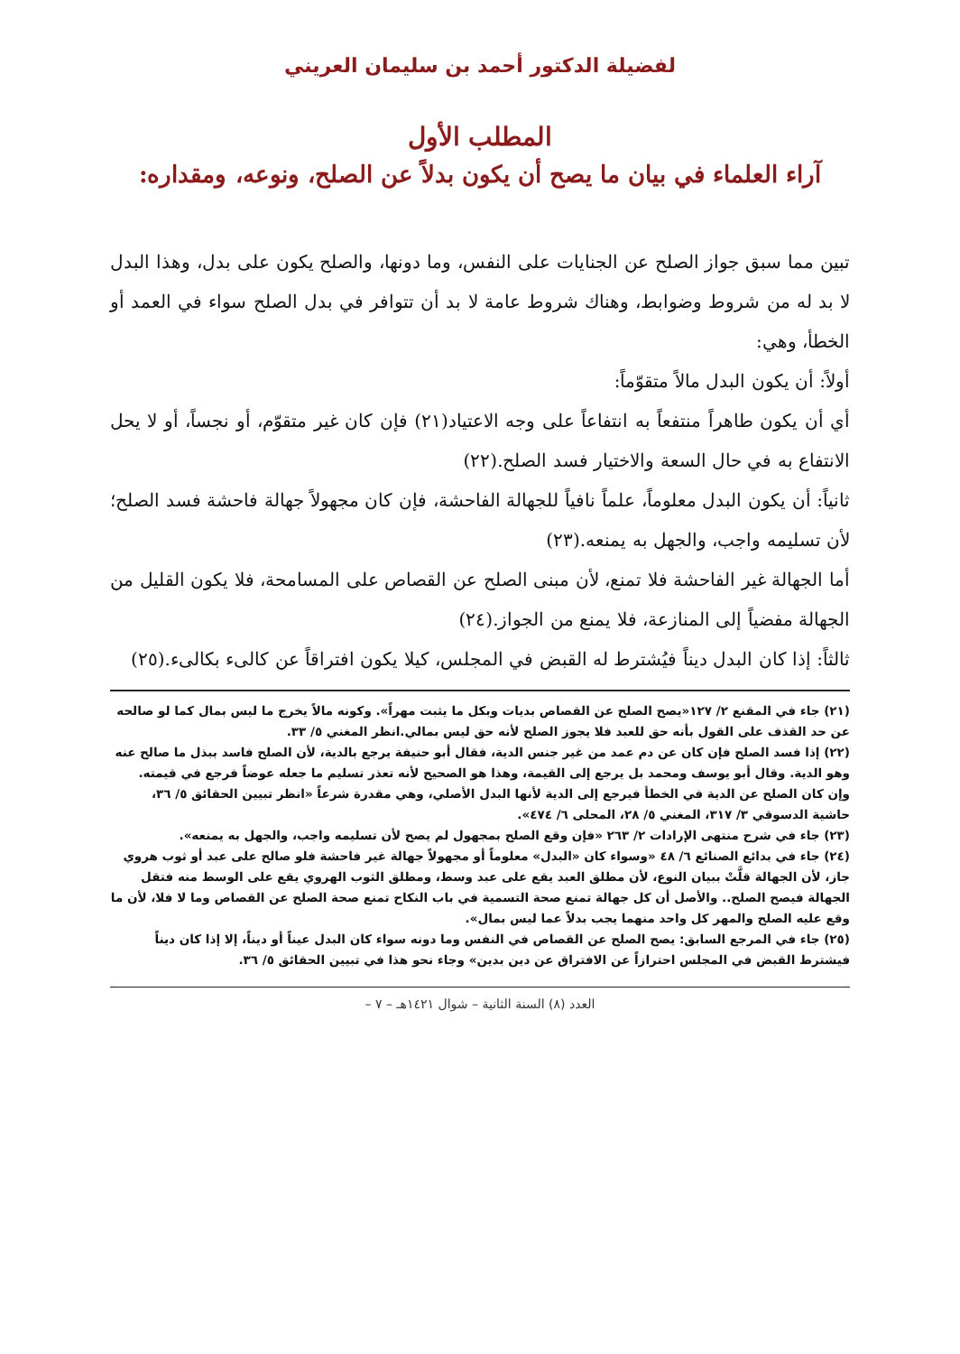لفضيلة الدكتور أحمد بن سليمان العريني
المطلب الأول
آراء العلماء في بيان ما يصح أن يكون بدلاً عن الصلح، ونوعه، ومقداره:
تبين مما سبق جواز الصلح عن الجنايات على النفس، وما دونها، والصلح يكون على بدل، وهذا البدل لا بد له من شروط وضوابط، وهناك شروط عامة لا بد أن تتوافر في بدل الصلح سواء في العمد أو الخطأ، وهي:
أولاً: أن يكون البدل مالاً متقوّماً:
أي أن يكون طاهراً منتفعاً به انتفاعاً على وجه الاعتياد(٢١) فإن كان غير متقوّم، أو نجساً، أو لا يحل الانتفاع به في حال السعة والاختيار فسد الصلح.(٢٢)
ثانياً: أن يكون البدل معلوماً، علماً نافياً للجهالة الفاحشة، فإن كان مجهولاً جهالة فاحشة فسد الصلح؛ لأن تسليمه واجب، والجهل به يمنعه.(٢٣)
أما الجهالة غير الفاحشة فلا تمنع، لأن مبنى الصلح عن القصاص على المسامحة، فلا يكون القليل من الجهالة مفضياً إلى المنازعة، فلا يمنع من الجواز.(٢٤)
ثالثاً: إذا كان البدل ديناً فيُشترط له القبض في المجلس، كيلا يكون افتراقاً عن كالىء بكالىء.(٢٥)
(٢١) جاء في المقنع ٢/ ١٢٧«يصح الصلح عن القصاص بديات وبكل ما يثبت مهراً». وكونه مالاً يخرج ما ليس بمال كما لو صالحه عن حد القذف على القول بأنه حق للعبد فلا يجوز الصلح لأنه حق ليس بمالي.انظر المغني ٥/ ٣٣.
(٢٢) إذا فسد الصلح فإن كان عن دم عمد من غير جنس الدية، فقال أبو حنيفة يرجع بالدية، لأن الصلح فاسد ببذل ما صالح عنه وهو الدية. وقال أبو يوسف ومحمد بل يرجع إلى القيمة، وهذا هو الصحيح لأنه تعذر تسليم ما جعله عوضاً فرجع في قيمته.
وإن كان الصلح عن الدية في الخطأ فيرجع إلى الدية لأنها البدل الأصلي، وهي مقدرة شرعاً «انظر تبيين الحقائق ٥/ ٣٦، حاشية الدسوقي ٣/ ٣١٧، المغني ٥/ ٢٨، المحلى ٦/ ٤٧٤».
(٢٣) جاء في شرح منتهى الإرادات ٢/ ٢٦٣ «فإن وقع الصلح بمجهول لم يصح لأن تسليمه واجب، والجهل به يمنعه».
(٢٤) جاء في بدائع الصنائع ٦/ ٤٨ «وسواء كان «البدل» معلوماً أو مجهولاً جهالة غير فاحشة فلو صالح على عبد أو ثوب هروي جاز، لأن الجهالة قلَّتْ ببيان النوع، لأن مطلق العبد يقع على عبد وسط، ومطلق الثوب الهروي يقع على الوسط منه فتقل الجهالة فيصح الصلح.. والأصل أن كل جهالة تمنع صحة التسمية في باب النكاح تمنع صحة الصلح عن القصاص وما لا فلا، لأن ما وقع عليه الصلح والمهر كل واحد منهما يجب بدلاً عما ليس بمال».
(٢٥) جاء في المرجع السابق: يصح الصلح عن القصاص في النفس وما دونه سواء كان البدل عيناً أو ديناً، إلا إذا كان ديناً فيشترط القبض في المجلس احترازاً عن الافتراق عن دين بدين» وجاء نحو هذا في تبيين الحقائق ٥/ ٣٦.
العدد (٨) السنة الثانية – شوال ١٤٢١هـ – ٧ –